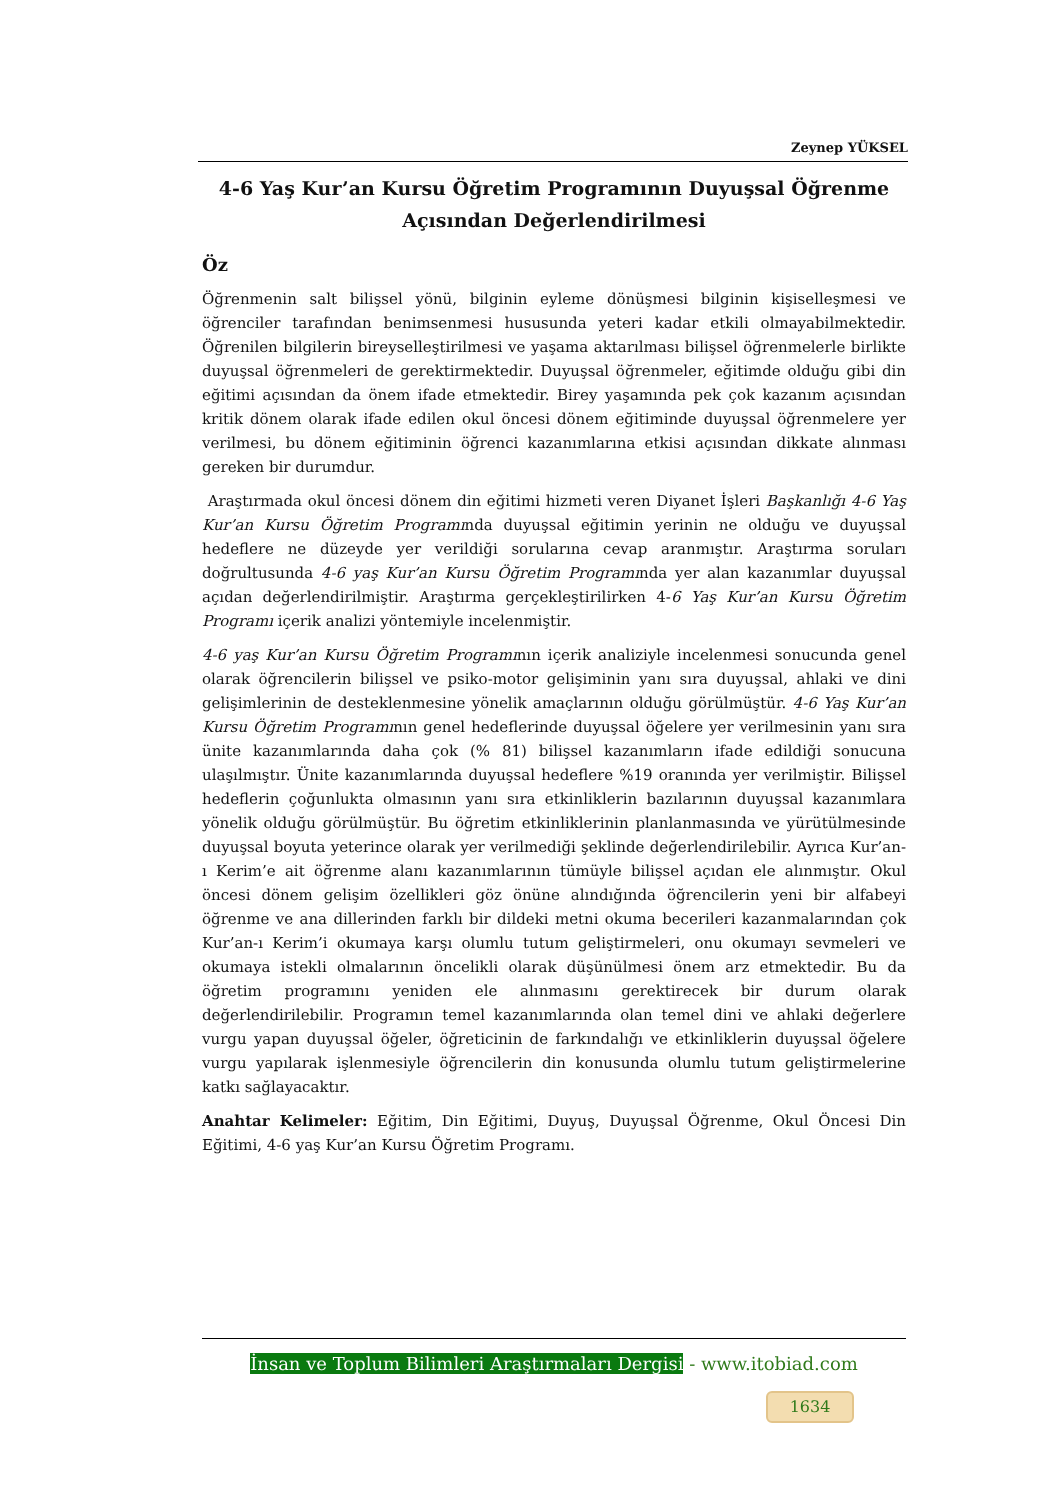Zeynep YÜKSEL
4-6 Yaş Kur’an Kursu Öğretim Programının Duyuşsal Öğrenme Açısından Değerlendirilmesi
Öz
Öğrenmenin salt bilişsel yönü, bilginin eyleme dönüşmesi bilginin kişiselleşmesi ve öğrenciler tarafından benimsenmesi hususunda yeteri kadar etkili olmayabilmektedir. Öğrenilen bilgilerin bireyselleştirilmesi ve yaşama aktarılması bilişsel öğrenmelerle birlikte duyuşsal öğrenmeleri de gerektirmektedir. Duyuşsal öğrenmeler, eğitimde olduğu gibi din eğitimi açısından da önem ifade etmektedir. Birey yaşamında pek çok kazanım açısından kritik dönem olarak ifade edilen okul öncesi dönem eğitiminde duyuşsal öğrenmelere yer verilmesi, bu dönem eğitiminin öğrenci kazanımlarına etkisi açısından dikkate alınması gereken bir durumdur.
Araştırmada okul öncesi dönem din eğitimi hizmeti veren Diyanet İşleri Başkanlığı 4-6 Yaş Kur’an Kursu Öğretim Programında duyuşsal eğitimin yerinin ne olduğu ve duyuşsal hedeflere ne düzeyde yer verildiği sorularına cevap aranmıştır. Araştırma soruları doğrultusunda 4-6 yaş Kur’an Kursu Öğretim Programında yer alan kazanımlar duyuşsal açıdan değerlendirilmiştir. Araştırma gerçekleştirilirken 4-6 Yaş Kur’an Kursu Öğretim Programı içerik analizi yöntemiyle incelenmiştir.
4-6 yaş Kur’an Kursu Öğretim Programının içerik analiziyle incelenmesi sonucunda genel olarak öğrencilerin bilişsel ve psiko-motor gelişiminin yanı sıra duyuşsal, ahlaki ve dini gelişimlerinin de desteklenmesine yönelik amaçlarının olduğu görülmüştür. 4-6 Yaş Kur’an Kursu Öğretim Programının genel hedeflerinde duyuşsal öğelere yer verilmesinin yanı sıra ünite kazanımlarında daha çok (% 81) bilişsel kazanımların ifade edildiği sonucuna ulaşılmıştır. Ünite kazanımlarında duyuşsal hedeflere %19 oranında yer verilmiştir. Bilişsel hedeflerin çoğunlukta olmasının yanı sıra etkinliklerin bazılarının duyuşsal kazanımlara yönelik olduğu görülmüştür. Bu öğretim etkinliklerinin planlanmasında ve yürütülmesinde duyuşsal boyuta yeterince olarak yer verilmediği şeklinde değerlendirilebilir. Ayrıca Kur’an-ı Kerim’e ait öğrenme alanı kazanımlarının tümüyle bilişsel açıdan ele alınmıştır. Okul öncesi dönem gelişim özellikleri göz önüne alındığında öğrencilerin yeni bir alfabeyi öğrenme ve ana dillerinden farklı bir dildeki metni okuma becerileri kazanmalarından çok Kur’an-ı Kerim’i okumaya karşı olumlu tutum geliştirmeleri, onu okumayı sevmeleri ve okumaya istekli olmalarının öncelikli olarak düşünülmesi önem arz etmektedir. Bu da öğretim programını yeniden ele alınmasını gerektirecek bir durum olarak değerlendirilebilir. Programın temel kazanımlarında olan temel dini ve ahlaki değerlere vurgu yapan duyuşsal öğeler, öğreticinin de farkındalığı ve etkinliklerin duyuşsal öğelere vurgu yapılarak işlenmesiyle öğrencilerin din konusunda olumlu tutum geliştirmelerine katkı sağlayacaktır.
Anahtar Kelimeler: Eğitim, Din Eğitimi, Duyuş, Duyuşsal Öğrenme, Okul Öncesi Din Eğitimi, 4-6 yaş Kur’an Kursu Öğretim Programı.
İnsan ve Toplum Bilimleri Araştırmaları Dergisi - www.itobiad.com
1634